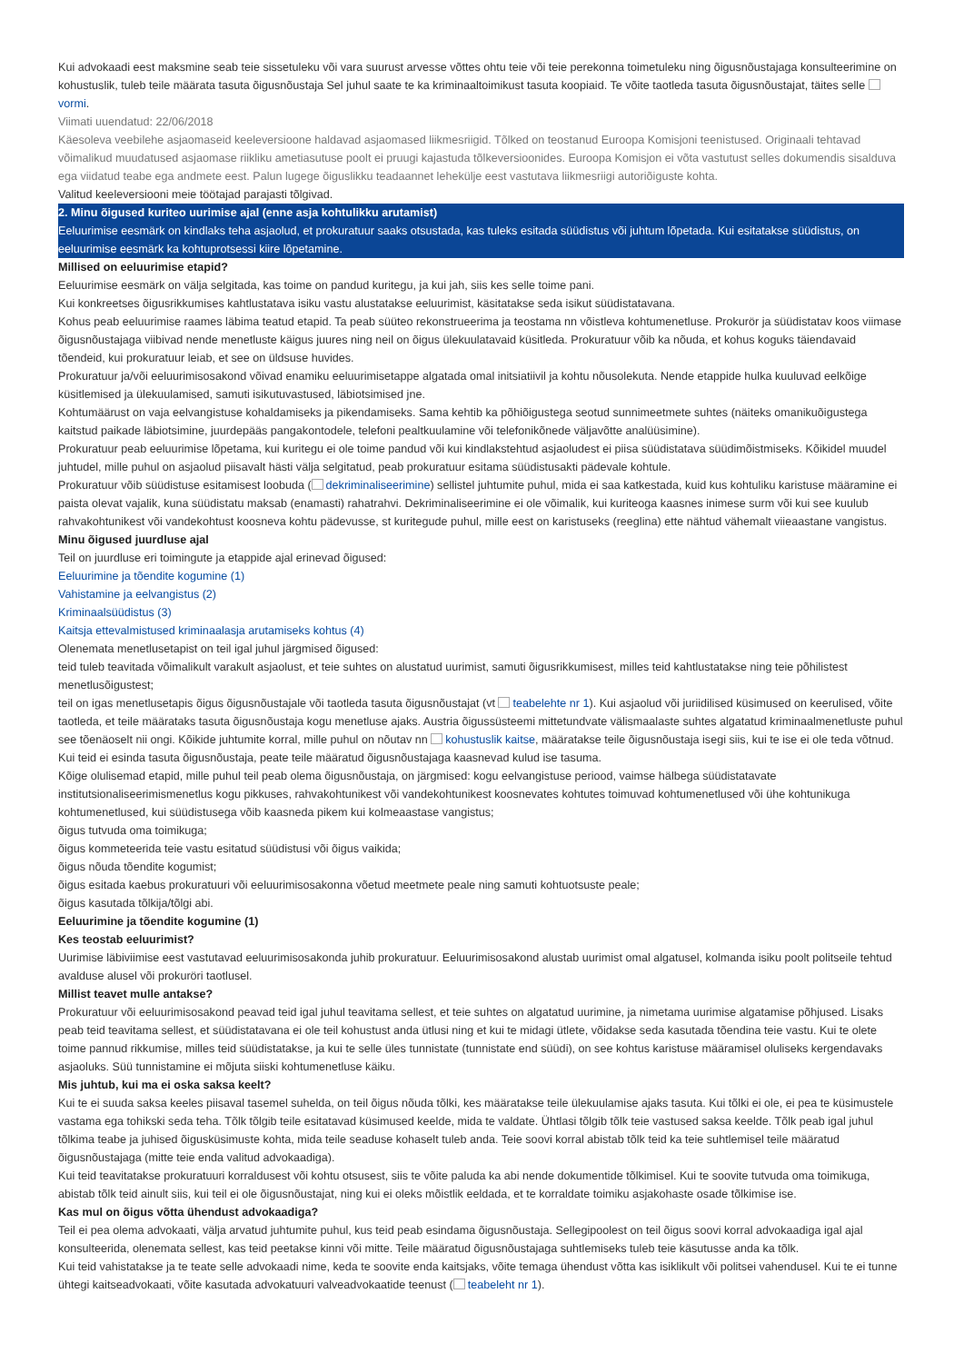Kui advokaadi eest maksmine seab teie sissetuleku või vara suurust arvesse võttes ohtu teie või teie perekonna toimetuleku ning õigusnõustajaga konsulteerimine on kohustuslik, tuleb teile määrata tasuta õigusnõustaja Sel juhul saate te ka kriminaaltoimikust tasuta koopiaid. Te võite taotleda tasuta õigusnõustajat, täites selle vormi.
Viimati uuendatud: 22/06/2018
Käesoleva veebilehe asjaomaseid keeleversioone haldavad asjaomased liikmesriigid. Tõlked on teostanud Euroopa Komisjoni teenistused. Originaali tehtavad võimalikud muudatused asjaomase riikliku ametiasutuse poolt ei pruugi kajastuda tõlkeversioonides. Euroopa Komisjon ei võta vastutust selles dokumendis sisalduva ega viidatud teabe ega andmete eest. Palun lugege õiguslikku teadaannet lehekülje eest vastutava liikmesriigi autoriõiguste kohta.
Valitud keeleversiooni meie töötajad parajasti tõlgivad.
2. Minu õigused kuriteo uurimise ajal (enne asja kohtulikku arutamist)
Eeluurimise eesmärk on kindlaks teha asjaolud, et prokuratuur saaks otsustada, kas tuleks esitada süüdistus või juhtum lõpetada. Kui esitatakse süüdistus, on eeluurimise eesmärk ka kohtuprotsessi kiire lõpetamine.
Millised on eeluurimise etapid?
Eeluurimise eesmärk on välja selgitada, kas toime on pandud kuritegu, ja kui jah, siis kes selle toime pani.
Kui konkreetses õigusrikkumises kahtlustatava isiku vastu alustatakse eeluurimist, käsitatakse seda isikut süüdistatavana.
Kohus peab eeluurimise raames läbima teatud etapid. Ta peab süüteo rekonstrueerima ja teostama nn võistleva kohtumenetluse. Prokurör ja süüdistatav koos viimase õigusnõustajaga viibivad nende menetluste käigus juures ning neil on õigus ülekuulatavaid küsitleda. Prokuratuur võib ka nõuda, et kohus koguks täiendavaid tõendeid, kui prokuratuur leiab, et see on üldsuse huvides.
Prokuratuur ja/või eeluurimisosakond võivad enamiku eeluurimisetappe algatada omal initsiatiivil ja kohtu nõusolekuta. Nende etappide hulka kuuluvad eelkõige küsitlemised ja ülekuulamised, samuti isikutuvastused, läbiotsimised jne.
Kohtumäärust on vaja eelvangistuse kohaldamiseks ja pikendamiseks. Sama kehtib ka põhiõigustega seotud sunnimeetmete suhtes (näiteks omanikuõigustega kaitstud paikade läbiotsimine, juurdepääs pangakontodele, telefoni pealtkuulamine või telefonikõnede väljavõtte analüüsimine).
Prokuratuur peab eeluurimise lõpetama, kui kuritegu ei ole toime pandud või kui kindlakstehtud asjaoludest ei piisa süüdistatava süüdimõistmiseks. Kõikidel muudel juhtudel, mille puhul on asjaolud piisavalt hästi välja selgitatud, peab prokuratuur esitama süüdistusakti pädevale kohtule.
Prokuratuur võib süüdistuse esitamisest loobuda ( dekriminaliseerimine) sellistel juhtumite puhul, mida ei saa katkestada, kuid kus kohtuliku karistuse määramine ei paista olevat vajalik, kuna süüdistatu maksab (enamasti) rahatrahvi. Dekriminaliseerimine ei ole võimalik, kui kuriteoga kaasnes inimese surm või kui see kuulub rahvakohtunikest või vandekohtust koosneva kohtu pädevusse, st kuritegude puhul, mille eest on karistuseks (reeglina) ette nähtud vähemalt viieaastane vangistus.
Minu õigused juurdluse ajal
Teil on juurdluse eri toimingute ja etappide ajal erinevad õigused:
Eeluurimine ja tõendite kogumine (1)
Vahistamine ja eelvangistus (2)
Kriminaalsüüdistus (3)
Kaitsja ettevalmistused kriminaalasja arutamiseks kohtus (4)
Olenemata menetlusetapist on teil igal juhul järgmised õigused:
teid tuleb teavitada võimalikult varakult asjaolust, et teie suhtes on alustatud uurimist, samuti õigusrikkumisest, milles teid kahtlustatakse ning teie põhilistest menetlusõigustest;
teil on igas menetlusetapis õigus õigusnõustajale või taotleda tasuta õigusnõustajat (vt teabelehte nr 1). Kui asjaolud või juriidilised küsimused on keerulised, võite taotleda, et teile määrataks tasuta õigusnõustaja kogu menetluse ajaks. Austria õigussüsteemi mittetundvate välismaalaste suhtes algatatud kriminaalmenetluste puhul see tõenäoselt nii ongi. Kõikide juhtumite korral, mille puhul on nõutav nn kohustuslik kaitse, määratakse teile õigusnõustaja isegi siis, kui te ise ei ole teda võtnud. Kui teid ei esinda tasuta õigusnõustaja, peate teile määratud õigusnõustajaga kaasnevad kulud ise tasuma.
Kõige olulisemad etapid, mille puhul teil peab olema õigusnõustaja, on järgmised: kogu eelvangistuse periood, vaimse hälbega süüdistatavate institutsionaliseerimismenetlus kogu pikkuses, rahvakohtunikest või vandekohtunikest koosnevates kohtutes toimuvad kohtumenetlused või ühe kohtunikuga kohtumenetlused, kui süüdistusega võib kaasneda pikem kui kolmeaastase vangistus;
õigus tutvuda oma toimikuga;
õigus kommeteerida teie vastu esitatud süüdistusi või õigus vaikida;
õigus nõuda tõendite kogumist;
õigus esitada kaebus prokuratuuri või eeluurimisosakonna võetud meetmete peale ning samuti kohtuotsuste peale;
õigus kasutada tõlkija/tõlgi abi.
Eeluurimine ja tõendite kogumine (1)
Kes teostab eeluurimist?
Uurimise läbiviimise eest vastutavad eeluurimisosakonda juhib prokuratuur. Eeluurimisosakond alustab uurimist omal algatusel, kolmanda isiku poolt politseile tehtud avalduse alusel või prokuröri taotlusel.
Millist teavet mulle antakse?
Prokuratuur või eeluurimisosakond peavad teid igal juhul teavitama sellest, et teie suhtes on algatatud uurimine, ja nimetama uurimise algatamise põhjused. Lisaks peab teid teavitama sellest, et süüdistatavana ei ole teil kohustust anda ütlusi ning et kui te midagi ütlete, võidakse seda kasutada tõendina teie vastu. Kui te olete toime pannud rikkumise, milles teid süüdistatakse, ja kui te selle üles tunnistate (tunnistate end süüdi), on see kohtus karistuse määramisel oluliseks kergendavaks asjaoluks. Süü tunnistamine ei mõjuta siiski kohtumenetluse käiku.
Mis juhtub, kui ma ei oska saksa keelt?
Kui te ei suuda saksa keeles piisaval tasemel suhelda, on teil õigus nõuda tõlki, kes määratakse teile ülekuulamise ajaks tasuta. Kui tõlki ei ole, ei pea te küsimustele vastama ega tohikski seda teha. Tõlk tõlgib teile esitatavad küsimused keelde, mida te valdate. Ühtlasi tõlgib tõlk teie vastused saksa keelde. Tõlk peab igal juhul tõlkima teabe ja juhised õigusküsimuste kohta, mida teile seaduse kohaselt tuleb anda. Teie soovi korral abistab tõlk teid ka teie suhtlemisel teile määratud õigusnõustajaga (mitte teie enda valitud advokaadiga).
Kui teid teavitatakse prokuratuuri korraldusest või kohtu otsusest, siis te võite paluda ka abi nende dokumentide tõlkimisel. Kui te soovite tutvuda oma toimikuga, abistab tõlk teid ainult siis, kui teil ei ole õigusnõustajat, ning kui ei oleks mõistlik eeldada, et te korraldate toimiku asjakohaste osade tõlkimise ise.
Kas mul on õigus võtta ühendust advokaadiga?
Teil ei pea olema advokaati, välja arvatud juhtumite puhul, kus teid peab esindama õigusnõustaja. Sellegipoolest on teil õigus soovi korral advokaadiga igal ajal konsulteerida, olenemata sellest, kas teid peetakse kinni või mitte. Teile määratud õigusnõustajaga suhtlemiseks tuleb teie käsutusse anda ka tõlk.
Kui teid vahistatakse ja te teate selle advokaadi nime, keda te soovite enda kaitsjaks, võite temaga ühendust võtta kas isiklikult või politsei vahendusel. Kui te ei tunne ühtegi kaitseadvokaati, võite kasutada advokatuuri valveadvokaatide teenust ( teabeleht nr 1).